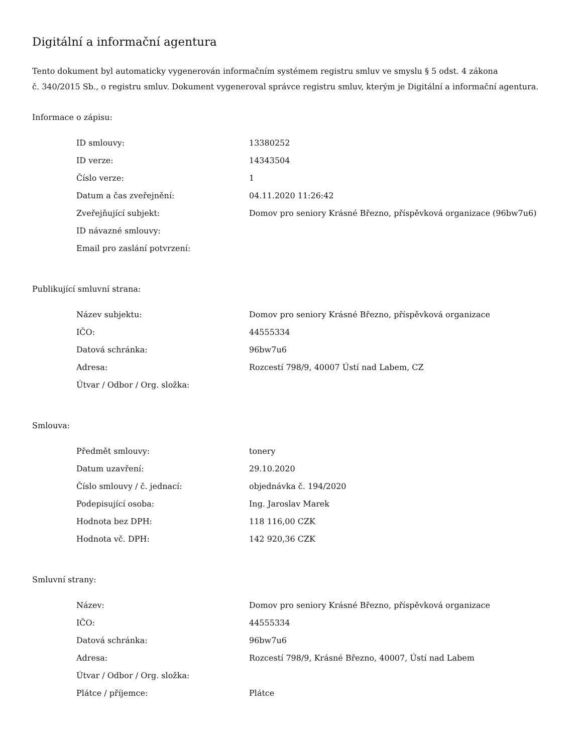Digitální a informační agentura
Tento dokument byl automaticky vygenerován informačním systémem registru smluv ve smyslu § 5 odst. 4 zákona
č. 340/2015 Sb., o registru smluv. Dokument vygeneroval správce registru smluv, kterým je Digitální a informační agentura.
Informace o zápisu:
| ID smlouvy: | 13380252 |
| ID verze: | 14343504 |
| Číslo verze: | 1 |
| Datum a čas zveřejnění: | 04.11.2020 11:26:42 |
| Zveřejňující subjekt: | Domov pro seniory Krásné Březno, příspěvková organizace (96bw7u6) |
| ID návazné smlouvy: | |
| Email pro zaslání potvrzení: | |
Publikující smluvní strana:
| Název subjektu: | Domov pro seniory Krásné Březno, příspěvková organizace |
| IČO: | 44555334 |
| Datová schránka: | 96bw7u6 |
| Adresa: | Rozcestí 798/9, 40007 Ústí nad Labem, CZ |
| Útvar / Odbor / Org. složka: | |
Smlouva:
| Předmět smlouvy: | tonery |
| Datum uzavření: | 29.10.2020 |
| Číslo smlouvy / č. jednací: | objednávka č. 194/2020 |
| Podepisující osoba: | Ing. Jaroslav Marek |
| Hodnota bez DPH: | 118 116,00 CZK |
| Hodnota vč. DPH: | 142 920,36 CZK |
Smluvní strany:
| Název: | Domov pro seniory Krásné Březno, příspěvková organizace |
| IČO: | 44555334 |
| Datová schránka: | 96bw7u6 |
| Adresa: | Rozcestí 798/9, Krásné Březno, 40007, Ústí nad Labem |
| Útvar / Odbor / Org. složka: | |
| Plátce / příjemce: | Plátce |